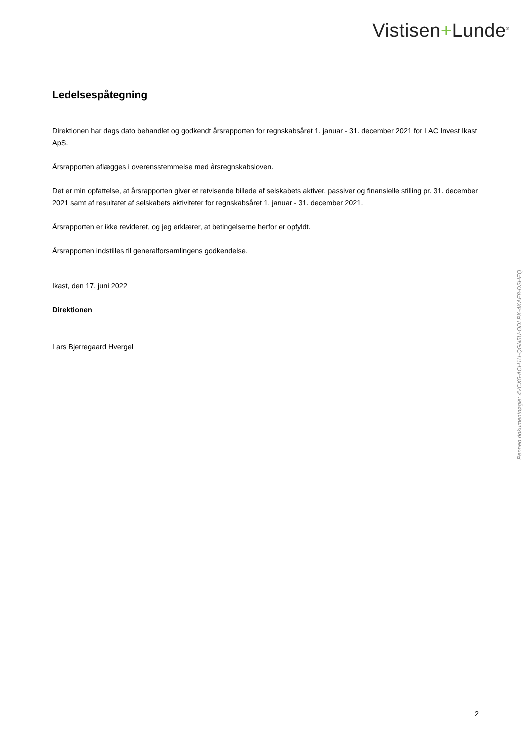Vistisen+Lunde<sup>®</sup>
Ledelsespåtegning
Direktionen har dags dato behandlet og godkendt årsrapporten for regnskabsåret 1. januar - 31. december 2021 for LAC Invest Ikast ApS.
Årsrapporten aflægges i overensstemmelse med årsregnskabsloven.
Det er min opfattelse, at årsrapporten giver et retvisende billede af selskabets aktiver, passiver og finansielle stilling pr. 31. december 2021 samt af resultatet af selskabets aktiviteter for regnskabsåret 1. januar - 31. december 2021.
Årsrapporten er ikke revideret, og jeg erklærer, at betingelserne herfor er opfyldt.
Årsrapporten indstilles til generalforsamlingens godkendelse.
Ikast, den 17. juni 2022
Direktionen
Lars Bjerregaard Hvergel
Penneo dokumentnøgle: 4VCX5-ACH1U-QGN5U-ODLPK-4KAE8-DSHEQ
2